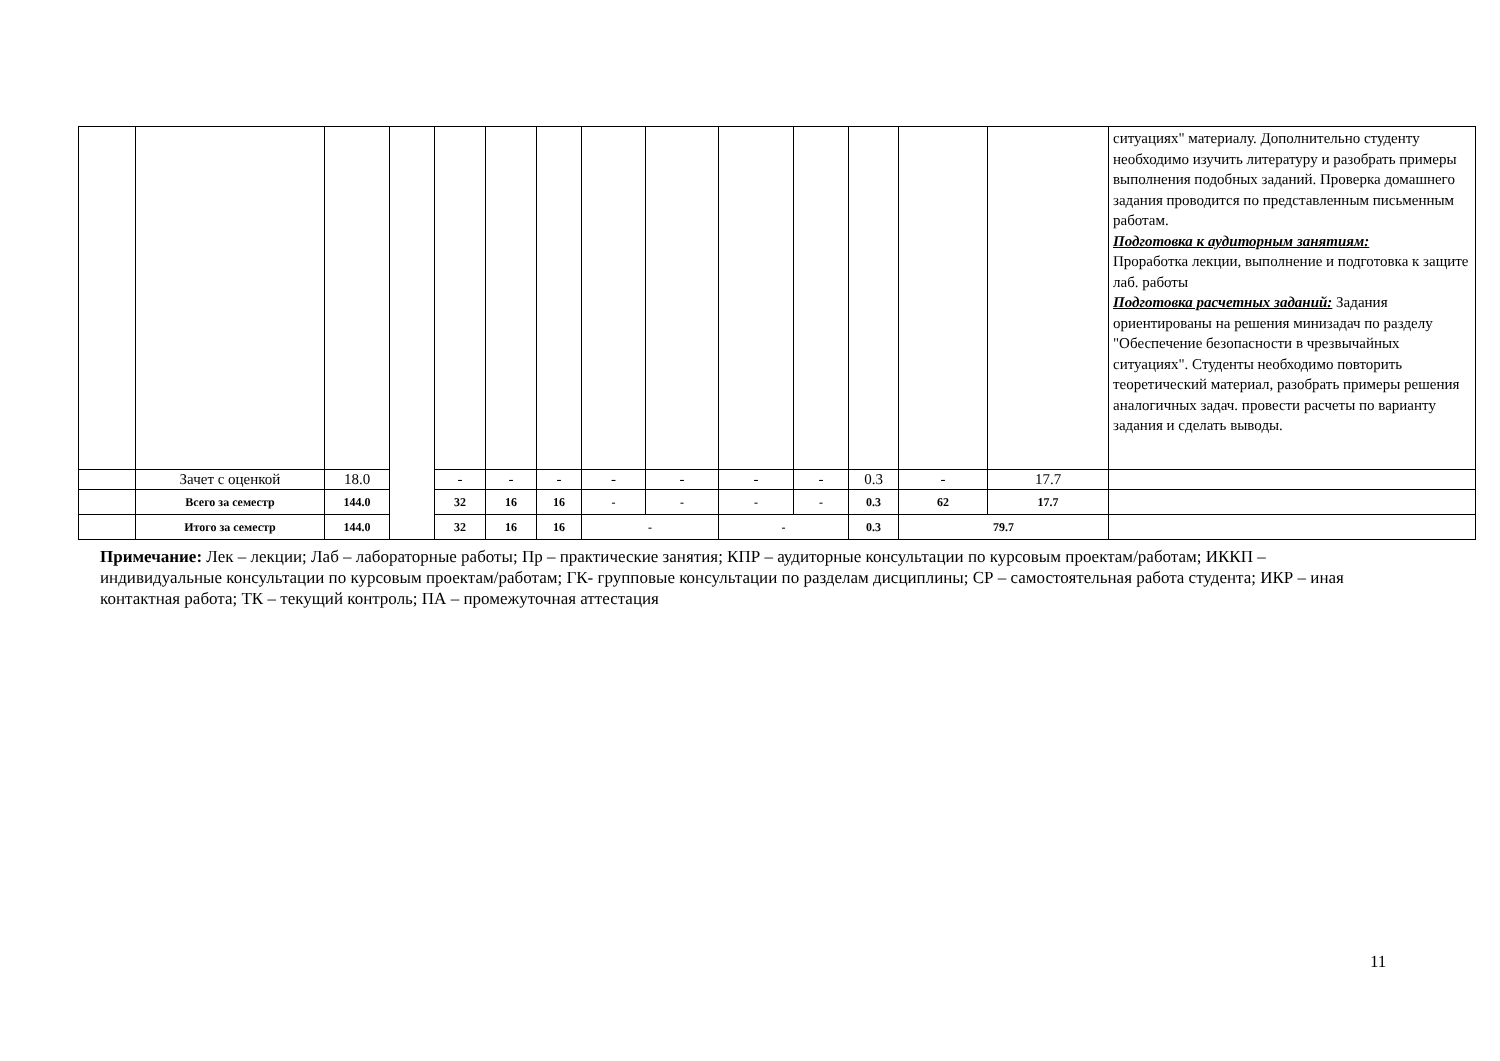| | | | | | | | | | | | | | | ситуациях" материалу. Дополнительно студенту необходимо изучить литературу и разобрать примеры выполнения подобных заданий. Проверка домашнего задания проводится по представленным письменным работам. Подготовка к аудиторным занятиям: Проработка лекции, выполнение и подготовка к защите лаб. работы Подготовка расчетных заданий: Задания ориентированы на решения минизадач по разделу "Обеспечение безопасности в чрезвычайных ситуациях". Студенты необходимо повторить теоретический материал, разобрать примеры решения аналогичных задач. провести расчеты по варианту задания и сделать выводы. |
| | Зачет с оценкой | 18.0 | | - | - | - | - | - | - | - | 0.3 | - | 17.7 | |
| | Всего за семестр | 144.0 | | 32 | 16 | 16 | - | - | - | - | 0.3 | 62 | 17.7 | |
| | Итого за семестр | 144.0 | | 32 | 16 | 16 | - | | - | | 0.3 | 79.7 | | |
Примечание: Лек – лекции; Лаб – лабораторные работы; Пр – практические занятия; КПР – аудиторные консультации по курсовым проектам/работам; ИККП – индивидуальные консультации по курсовым проектам/работам; ГК- групповые консультации по разделам дисциплины; СР – самостоятельная работа студента; ИКР – иная контактная работа; ТК – текущий контроль; ПА – промежуточная аттестация
11